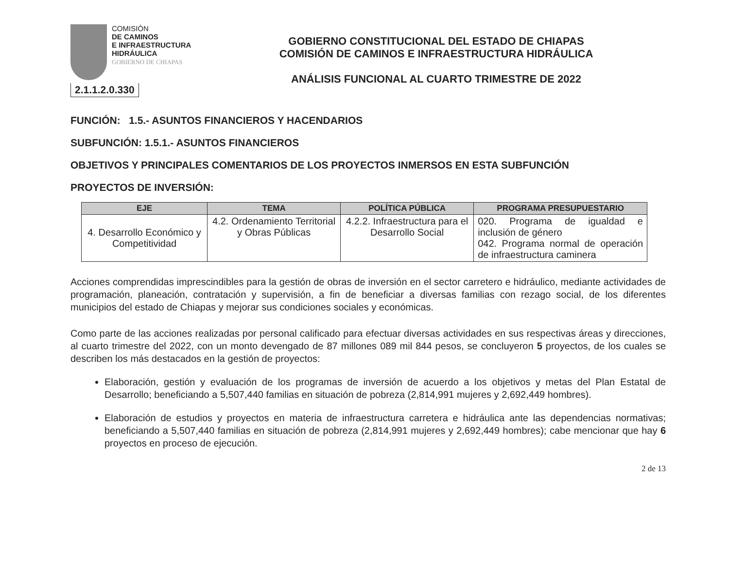COMISIÓN
DE CAMINOS
E INFRAESTRUCTURA
HIDRÁULICA
GOBIERNO DE CHIAPAS
2.1.1.2.0.330
GOBIERNO CONSTITUCIONAL DEL ESTADO DE CHIAPAS
COMISIÓN DE CAMINOS E INFRAESTRUCTURA HIDRÁULICA
ANÁLISIS FUNCIONAL AL CUARTO TRIMESTRE DE 2022
FUNCIÓN: 1.5.- ASUNTOS FINANCIEROS Y HACENDARIOS
SUBFUNCIÓN: 1.5.1.- ASUNTOS FINANCIEROS
OBJETIVOS Y PRINCIPALES COMENTARIOS DE LOS PROYECTOS INMERSOS EN ESTA SUBFUNCIÓN
PROYECTOS DE INVERSIÓN:
| EJE | TEMA | POLÍTICA PÚBLICA | PROGRAMA PRESUPUESTARIO |
| --- | --- | --- | --- |
| 4. Desarrollo Económico y Competitividad | 4.2. Ordenamiento Territorial y Obras Públicas | 4.2.2. Infraestructura para el Desarrollo Social | 020. Programa de igualdad e inclusión de género 042. Programa normal de operación de infraestructura caminera |
Acciones comprendidas imprescindibles para la gestión de obras de inversión en el sector carretero e hidráulico, mediante actividades de programación, planeación, contratación y supervisión, a fin de beneficiar a diversas familias con rezago social, de los diferentes municipios del estado de Chiapas y mejorar sus condiciones sociales y económicas.
Como parte de las acciones realizadas por personal calificado para efectuar diversas actividades en sus respectivas áreas y direcciones, al cuarto trimestre del 2022, con un monto devengado de 87 millones 089 mil 844 pesos, se concluyeron 5 proyectos, de los cuales se describen los más destacados en la gestión de proyectos:
Elaboración, gestión y evaluación de los programas de inversión de acuerdo a los objetivos y metas del Plan Estatal de Desarrollo; beneficiando a 5,507,440 familias en situación de pobreza (2,814,991 mujeres y 2,692,449 hombres).
Elaboración de estudios y proyectos en materia de infraestructura carretera e hidráulica ante las dependencias normativas; beneficiando a 5,507,440 familias en situación de pobreza (2,814,991 mujeres y 2,692,449 hombres); cabe mencionar que hay 6 proyectos en proceso de ejecución.
2 de 13